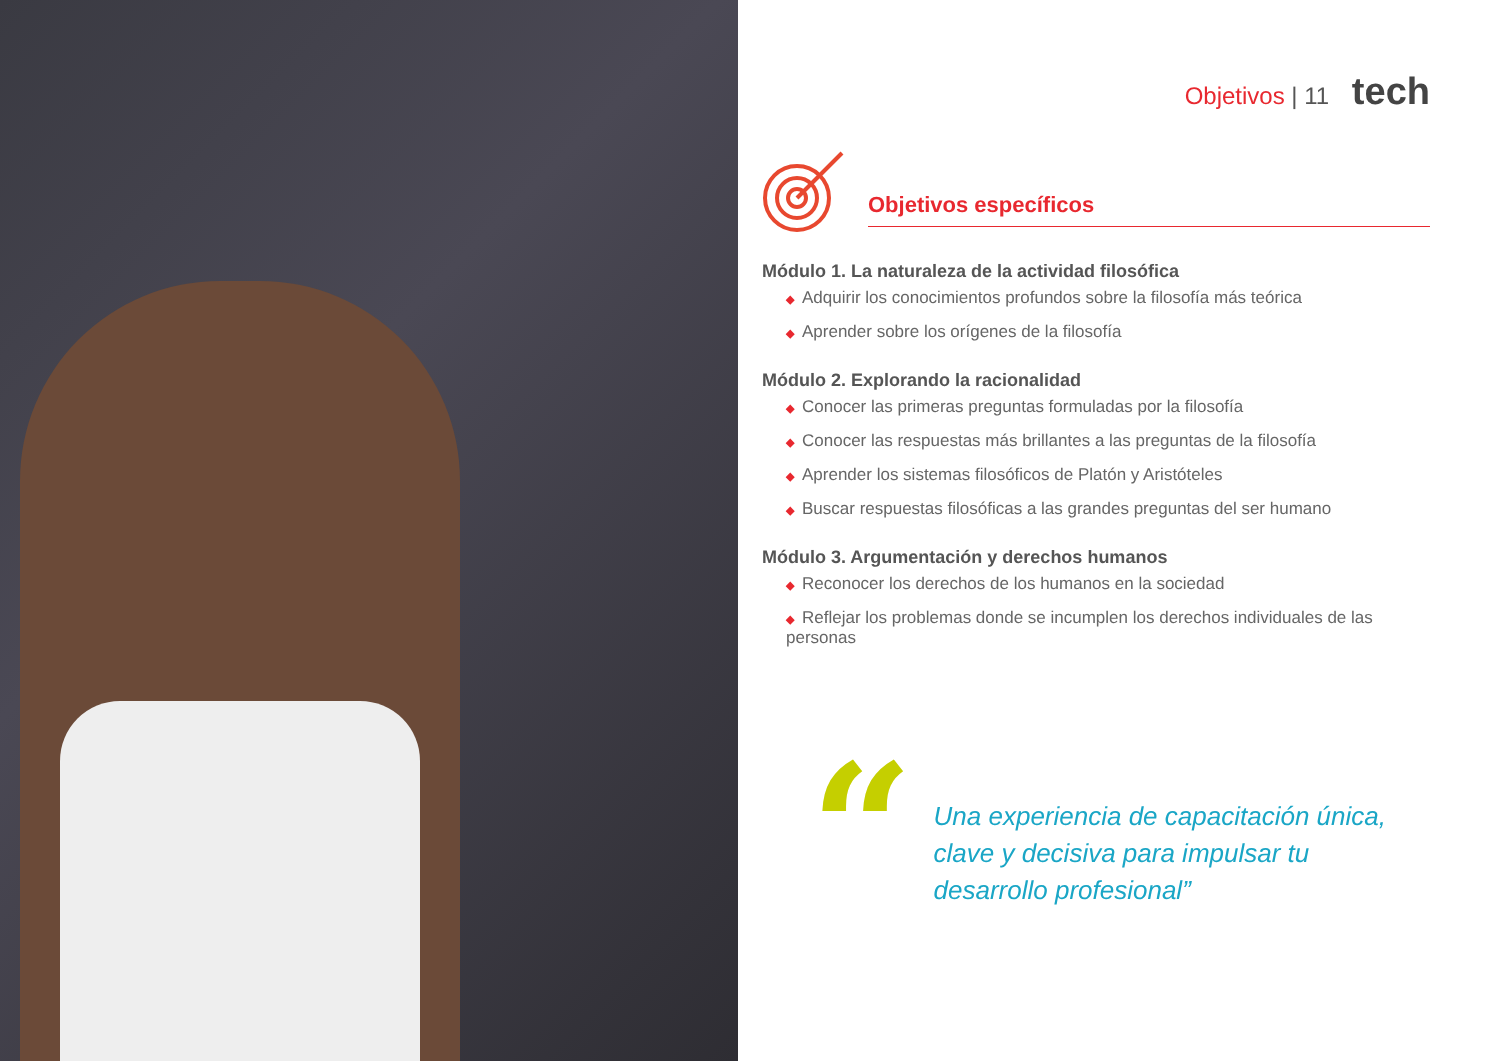Objetivos | 11 tech
Objetivos específicos
Módulo 1. La naturaleza de la actividad filosófica
◆ Adquirir los conocimientos profundos sobre la filosofía más teórica
◆ Aprender sobre los orígenes de la filosofía
Módulo 2. Explorando la racionalidad
◆ Conocer las primeras preguntas formuladas por la filosofía
◆ Conocer las respuestas más brillantes a las preguntas de la filosofía
◆ Aprender los sistemas filosóficos de Platón y Aristóteles
◆ Buscar respuestas filosóficas a las grandes preguntas del ser humano
Módulo 3. Argumentación y derechos humanos
◆ Reconocer los derechos de los humanos en la sociedad
◆ Reflejar los problemas donde se incumplen los derechos individuales de las personas
“
Una experiencia de capacitación única, clave y decisiva para impulsar tu desarrollo profesional”